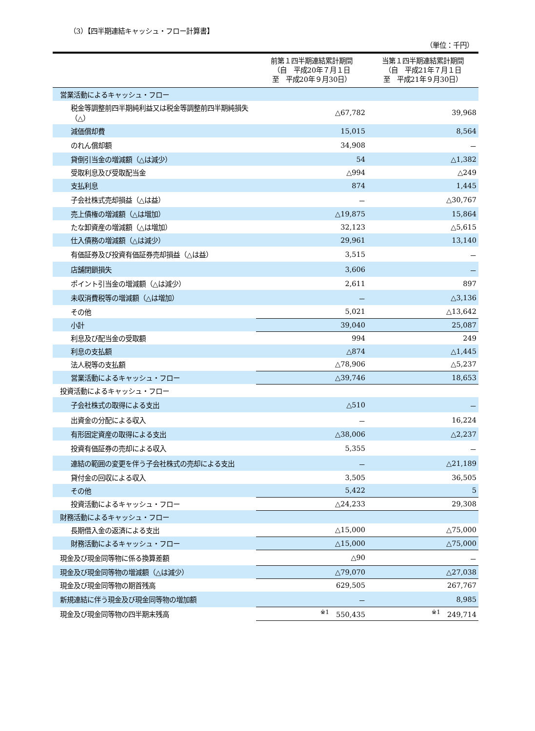（3）【四半期連結キャッシュ・フロー計算書】
（単位：千円）
| | 前第１四半期連結累計期間 （自 平成20年７月１日 至 平成20年９月30日） | 当第１四半期連結累計期間 （自 平成21年７月１日 至 平成21年９月30日） |
| --- | --- | --- |
| 営業活動によるキャッシュ・フロー | | |
| 税金等調整前四半期純利益又は税金等調整前四半期純損失（△） | △67,782 | 39,968 |
| 減価償却費 | 15,015 | 8,564 |
| のれん償却額 | 34,908 | － |
| 貸倒引当金の増減額（△は減少） | 54 | △1,382 |
| 受取利息及び受取配当金 | △994 | △249 |
| 支払利息 | 874 | 1,445 |
| 子会社株式売却損益（△は益） | － | △30,767 |
| 売上債権の増減額（△は増加） | △19,875 | 15,864 |
| たな卸資産の増減額（△は増加） | 32,123 | △5,615 |
| 仕入債務の増減額（△は減少） | 29,961 | 13,140 |
| 有価証券及び投資有価証券売却損益（△は益） | 3,515 | － |
| 店舗閉鎖損失 | 3,606 | － |
| ポイント引当金の増減額（△は減少） | 2,611 | 897 |
| 未収消費税等の増減額（△は増加） | － | △3,136 |
| その他 | 5,021 | △13,642 |
| 小計 | 39,040 | 25,087 |
| 利息及び配当金の受取額 | 994 | 249 |
| 利息の支払額 | △874 | △1,445 |
| 法人税等の支払額 | △78,906 | △5,237 |
| 営業活動によるキャッシュ・フロー | △39,746 | 18,653 |
| 投資活動によるキャッシュ・フロー | | |
| 子会社株式の取得による支出 | △510 | － |
| 出資金の分配による収入 | － | 16,224 |
| 有形固定資産の取得による支出 | △38,006 | △2,237 |
| 投資有価証券の売却による収入 | 5,355 | － |
| 連結の範囲の変更を伴う子会社株式の売却による支出 | － | △21,189 |
| 貸付金の回収による収入 | 3,505 | 36,505 |
| その他 | 5,422 | 5 |
| 投資活動によるキャッシュ・フロー | △24,233 | 29,308 |
| 財務活動によるキャッシュ・フロー | | |
| 長期借入金の返済による支出 | △15,000 | △75,000 |
| 財務活動によるキャッシュ・フロー | △15,000 | △75,000 |
| 現金及び現金同等物に係る換算差額 | △90 | － |
| 現金及び現金同等物の増減額（△は減少） | △79,070 | △27,038 |
| 現金及び現金同等物の期首残高 | 629,505 | 267,767 |
| 新規連結に伴う現金及び現金同等物の増加額 | － | 8,985 |
| 現金及び現金同等物の四半期末残高 | <sup>※1</sup> 550,435 | <sup>※1</sup> 249,714 |